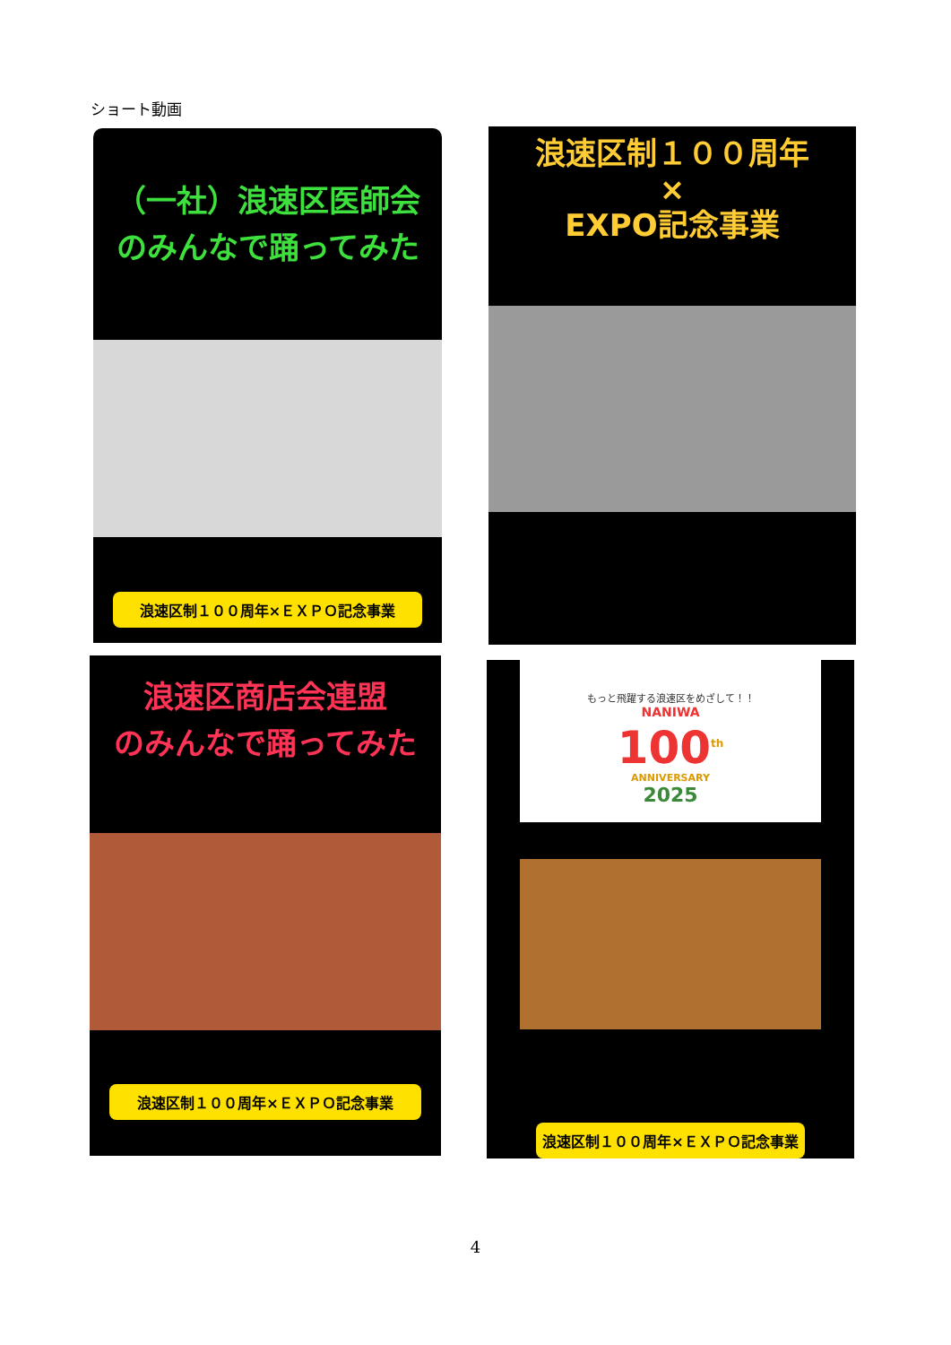ショート動画
（一社）浪速区医師会
のみんなで踊ってみた
浪速区制１００周年×ＥＸＰＯ記念事業
浪速区制１００周年
×
EXPO記念事業
浪速区商店会連盟
のみんなで踊ってみた
浪速区制１００周年×ＥＸＰＯ記念事業
もっと飛躍する浪速区をめざして！！
NANIWA
100<sup>th</sup>
ANNIVERSARY
2025
浪速区制１００周年×ＥＸＰＯ記念事業
4